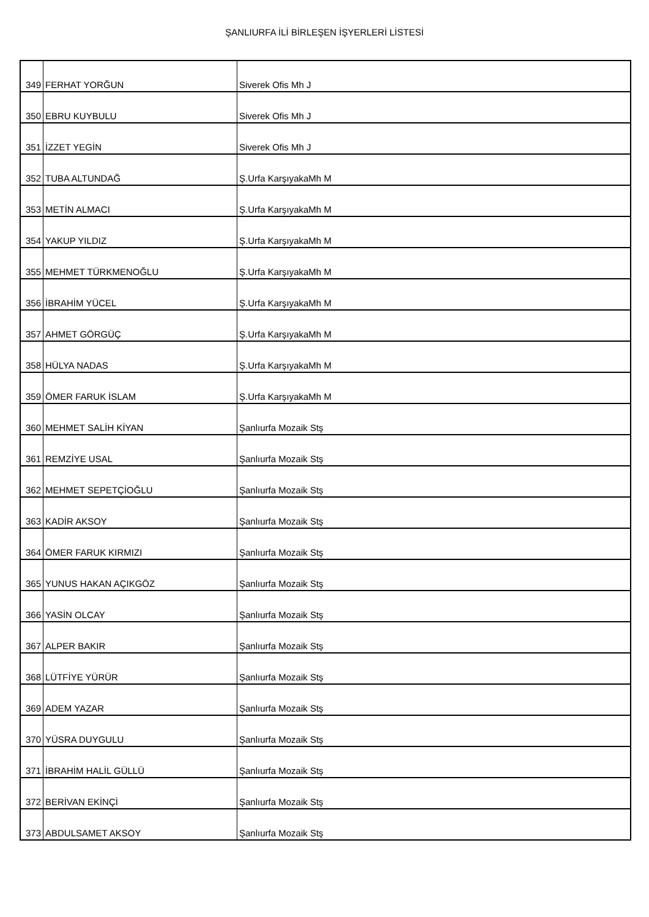ŞANLIURFA İLİ BİRLEŞEN İŞYERLERİ LİSTESİ
| 349 | FERHAT YORĞUN | Siverek Ofis Mh J |
| 350 | EBRU KUYBULU | Siverek Ofis Mh J |
| 351 | İZZET YEGİN | Siverek Ofis Mh J |
| 352 | TUBA ALTUNDAĞ | Ş.Urfa KarşıyakaMh M |
| 353 | METİN ALMACI | Ş.Urfa KarşıyakaMh M |
| 354 | YAKUP YILDIZ | Ş.Urfa KarşıyakaMh M |
| 355 | MEHMET TÜRKMENOĞLU | Ş.Urfa KarşıyakaMh M |
| 356 | İBRAHİM YÜCEL | Ş.Urfa KarşıyakaMh M |
| 357 | AHMET GÖRGÜÇ | Ş.Urfa KarşıyakaMh M |
| 358 | HÜLYA NADAS | Ş.Urfa KarşıyakaMh M |
| 359 | ÖMER FARUK İSLAM | Ş.Urfa KarşıyakaMh M |
| 360 | MEHMET SALİH KİYAN | Şanlıurfa Mozaik Stş |
| 361 | REMZİYE USAL | Şanlıurfa Mozaik Stş |
| 362 | MEHMET SEPETÇİOĞLU | Şanlıurfa Mozaik Stş |
| 363 | KADİR AKSOY | Şanlıurfa Mozaik Stş |
| 364 | ÖMER FARUK KIRMIZI | Şanlıurfa Mozaik Stş |
| 365 | YUNUS HAKAN AÇIKGÖZ | Şanlıurfa Mozaik Stş |
| 366 | YASİN OLCAY | Şanlıurfa Mozaik Stş |
| 367 | ALPER BAKIR | Şanlıurfa Mozaik Stş |
| 368 | LÜTFİYE YÜRÜR | Şanlıurfa Mozaik Stş |
| 369 | ADEM YAZAR | Şanlıurfa Mozaik Stş |
| 370 | YÜSRA DUYGULU | Şanlıurfa Mozaik Stş |
| 371 | İBRAHİM HALİL GÜLLÜ | Şanlıurfa Mozaik Stş |
| 372 | BERİVAN EKİNÇİ | Şanlıurfa Mozaik Stş |
| 373 | ABDULSAMET AKSOY | Şanlıurfa Mozaik Stş |